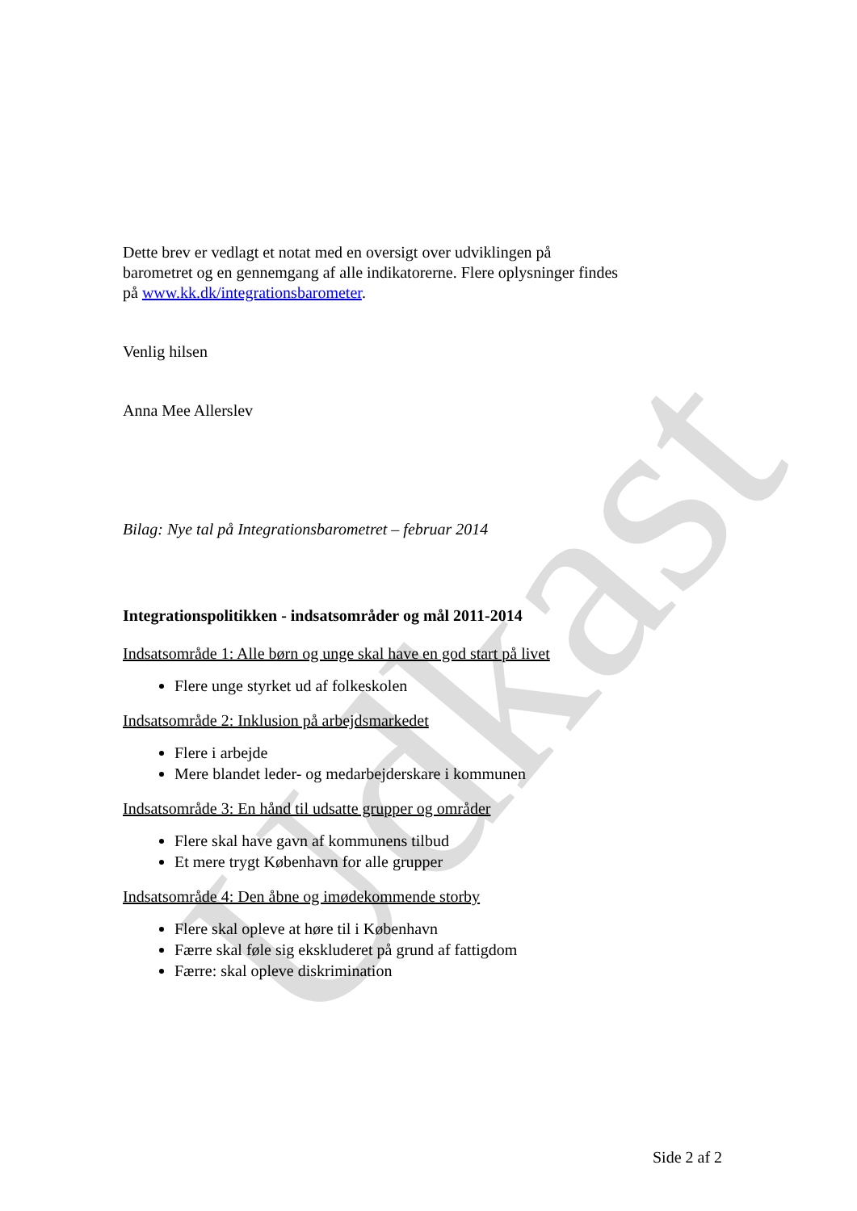Udkast
Dette brev er vedlagt et notat med en oversigt over udviklingen på barometret og en gennemgang af alle indikatorerne. Flere oplysninger findes på www.kk.dk/integrationsbarometer.
Venlig hilsen
Anna Mee Allerslev
Bilag: Nye tal på Integrationsbarometret – februar 2014
Integrationspolitikken - indsatsområder og mål 2011-2014
Indsatsområde 1: Alle børn og unge skal have en god start på livet
Flere unge styrket ud af folkeskolen
Indsatsområde 2: Inklusion på arbejdsmarkedet
Flere i arbejde
Mere blandet leder- og medarbejderskare i kommunen
Indsatsområde 3: En hånd til udsatte grupper og områder
Flere skal have gavn af kommunens tilbud
Et mere trygt København for alle grupper
Indsatsområde 4: Den åbne og imødekommende storby
Flere skal opleve at høre til i København
Færre skal føle sig ekskluderet på grund af fattigdom
Færre: skal opleve diskrimination
Side 2 af 2